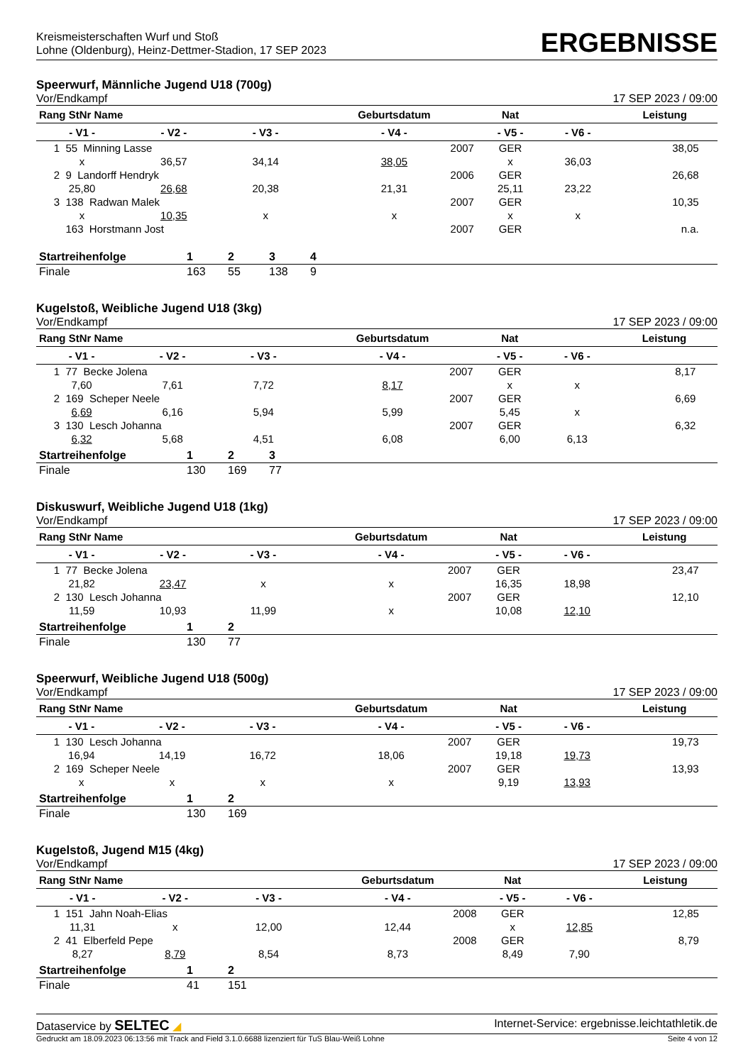Kreismeisterschaften Wurf und Stoß
Lohne (Oldenburg), Heinz-Dettmer-Stadion, 17 SEP 2023
ERGEBNISSE
Speerwurf, Männliche Jugend U18 (700g)
Vor/Endkampf 17 SEP 2023 / 09:00
| Rang StNr Name | | | Geburtsdatum | Nat | | Leistung | |
| --- | --- | --- | --- | --- | --- | --- | --- |
| - V1 - | - V2 - | - V3 - | - V4 - | - V5 - | - V6 - | | |
| 1 55 Minning Lasse | | | 2007 | GER | | 38,05 | |
| x | 36,57 | 34,14 | 38,05 | x | 36,03 | | |
| 2 9 Landorff Hendryk | | | 2006 | GER | | 26,68 | |
| 25,80 | 26,68 | 20,38 | 21,31 | 25,11 | 23,22 | | |
| 3 138 Radwan Malek | | | 2007 | GER | | 10,35 | |
| x | 10,35 | x | x | x | x | | |
| 163 Horstmann Jost | | | 2007 | GER | | n.a. | |
| Startreihenfolge | 1 | 2 | 3 | 4 |
| Finale | 163 | 55 | 138 | 9 |
Kugelstoß, Weibliche Jugend U18 (3kg)
Vor/Endkampf 17 SEP 2023 / 09:00
| Rang StNr Name | | | Geburtsdatum | Nat | | Leistung | |
| --- | --- | --- | --- | --- | --- | --- | --- |
| - V1 - | - V2 - | - V3 - | - V4 - | - V5 - | - V6 - | | |
| 1 77 Becke Jolena | | | 2007 | GER | | 8,17 | |
| 7,60 | 7,61 | 7,72 | 8,17 | x | x | | |
| 2 169 Scheper Neele | | | 2007 | GER | | 6,69 | |
| 6,69 | 6,16 | 5,94 | 5,99 | 5,45 | x | | |
| 3 130 Lesch Johanna | | | 2007 | GER | | 6,32 | |
| 6,32 | 5,68 | 4,51 | 6,08 | 6,00 | 6,13 | | |
| Startreihenfolge | 1 | 2 | 3 |
| Finale | 130 | 169 | 77 |
Diskuswurf, Weibliche Jugend U18 (1kg)
Vor/Endkampf 17 SEP 2023 / 09:00
| Rang StNr Name | | | Geburtsdatum | Nat | | Leistung | |
| --- | --- | --- | --- | --- | --- | --- | --- |
| - V1 - | - V2 - | - V3 - | - V4 - | - V5 - | - V6 - | | |
| 1 77 Becke Jolena | | | 2007 | GER | | 23,47 | |
| 21,82 | 23,47 | x | x | 16,35 | 18,98 | | |
| 2 130 Lesch Johanna | | | 2007 | GER | | 12,10 | |
| 11,59 | 10,93 | 11,99 | x | 10,08 | 12,10 | | |
| Startreihenfolge | 1 | 2 |
| Finale | 130 | 77 |
Speerwurf, Weibliche Jugend U18 (500g)
Vor/Endkampf 17 SEP 2023 / 09:00
| Rang StNr Name | | | Geburtsdatum | Nat | | Leistung | |
| --- | --- | --- | --- | --- | --- | --- | --- |
| - V1 - | - V2 - | - V3 - | - V4 - | - V5 - | - V6 - | | |
| 1 130 Lesch Johanna | | | 2007 | GER | | 19,73 | |
| 16,94 | 14,19 | 16,72 | 18,06 | 19,18 | 19,73 | | |
| 2 169 Scheper Neele | | | 2007 | GER | | 13,93 | |
| x | x | x | x | 9,19 | 13,93 | | |
| Startreihenfolge | 1 | 2 |
| Finale | 130 | 169 |
Kugelstoß, Jugend M15 (4kg)
Vor/Endkampf 17 SEP 2023 / 09:00
| Rang StNr Name | | | Geburtsdatum | Nat | | Leistung | |
| --- | --- | --- | --- | --- | --- | --- | --- |
| - V1 - | - V2 - | - V3 - | - V4 - | - V5 - | - V6 - | | |
| 1 151 Jahn Noah-Elias | | | 2008 | GER | | 12,85 | |
| 11,31 | x | 12,00 | 12,44 | x | 12,85 | | |
| 2 41 Elberfeld Pepe | | | 2008 | GER | | 8,79 | |
| 8,27 | 8,79 | 8,54 | 8,73 | 8,49 | 7,90 | | |
| Startreihenfolge | 1 | 2 |
| Finale | 41 | 151 |
Dataservice by SELTEC ◢ Internet-Service: ergebnisse.leichtathletik.de
Gedruckt am 18.09.2023 06:13:56 mit Track and Field 3.1.0.6688 lizenziert für TuS Blau-Weiß Lohne Seite 4 von 12